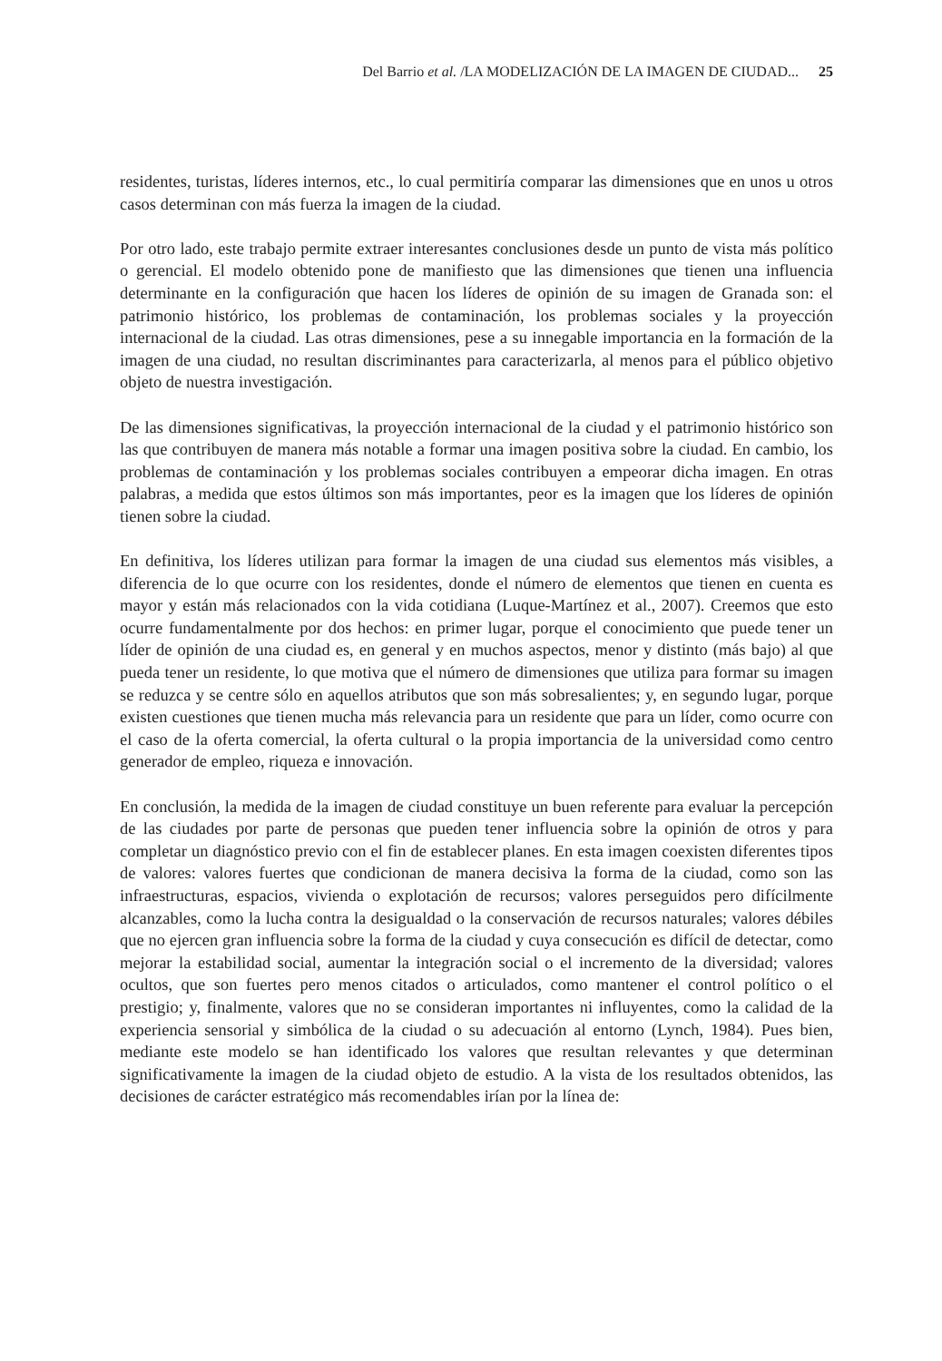Del Barrio et al. /LA MODELIZACIÓN DE LA IMAGEN DE CIUDAD... 25
residentes, turistas, líderes internos, etc., lo cual permitiría comparar las dimensiones que en unos u otros casos determinan con más fuerza la imagen de la ciudad.
Por otro lado, este trabajo permite extraer interesantes conclusiones desde un punto de vista más político o gerencial. El modelo obtenido pone de manifiesto que las dimensiones que tienen una influencia determinante en la configuración que hacen los líderes de opinión de su imagen de Granada son: el patrimonio histórico, los problemas de contaminación, los problemas sociales y la proyección internacional de la ciudad. Las otras dimensiones, pese a su innegable importancia en la formación de la imagen de una ciudad, no resultan discriminantes para caracterizarla, al menos para el público objetivo objeto de nuestra investigación.
De las dimensiones significativas, la proyección internacional de la ciudad y el patrimonio histórico son las que contribuyen de manera más notable a formar una imagen positiva sobre la ciudad. En cambio, los problemas de contaminación y los problemas sociales contribuyen a empeorar dicha imagen. En otras palabras, a medida que estos últimos son más importantes, peor es la imagen que los líderes de opinión tienen sobre la ciudad.
En definitiva, los líderes utilizan para formar la imagen de una ciudad sus elementos más visibles, a diferencia de lo que ocurre con los residentes, donde el número de elementos que tienen en cuenta es mayor y están más relacionados con la vida cotidiana (Luque-Martínez et al., 2007). Creemos que esto ocurre fundamentalmente por dos hechos: en primer lugar, porque el conocimiento que puede tener un líder de opinión de una ciudad es, en general y en muchos aspectos, menor y distinto (más bajo) al que pueda tener un residente, lo que motiva que el número de dimensiones que utiliza para formar su imagen se reduzca y se centre sólo en aquellos atributos que son más sobresalientes; y, en segundo lugar, porque existen cuestiones que tienen mucha más relevancia para un residente que para un líder, como ocurre con el caso de la oferta comercial, la oferta cultural o la propia importancia de la universidad como centro generador de empleo, riqueza e innovación.
En conclusión, la medida de la imagen de ciudad constituye un buen referente para evaluar la percepción de las ciudades por parte de personas que pueden tener influencia sobre la opinión de otros y para completar un diagnóstico previo con el fin de establecer planes. En esta imagen coexisten diferentes tipos de valores: valores fuertes que condicionan de manera decisiva la forma de la ciudad, como son las infraestructuras, espacios, vivienda o explotación de recursos; valores perseguidos pero difícilmente alcanzables, como la lucha contra la desigualdad o la conservación de recursos naturales; valores débiles que no ejercen gran influencia sobre la forma de la ciudad y cuya consecución es difícil de detectar, como mejorar la estabilidad social, aumentar la integración social o el incremento de la diversidad; valores ocultos, que son fuertes pero menos citados o articulados, como mantener el control político o el prestigio; y, finalmente, valores que no se consideran importantes ni influyentes, como la calidad de la experiencia sensorial y simbólica de la ciudad o su adecuación al entorno (Lynch, 1984). Pues bien, mediante este modelo se han identificado los valores que resultan relevantes y que determinan significativamente la imagen de la ciudad objeto de estudio. A la vista de los resultados obtenidos, las decisiones de carácter estratégico más recomendables irían por la línea de: